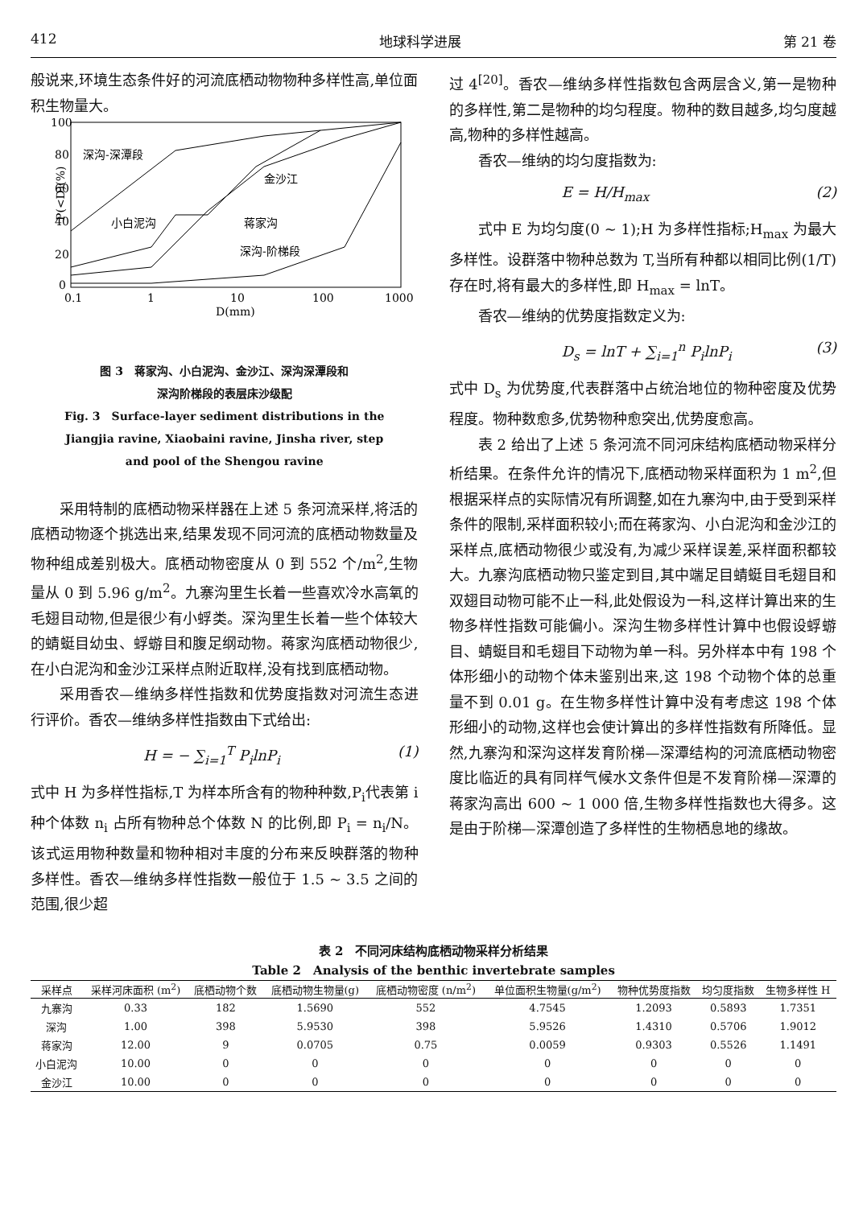412 地球科学进展 第 21 卷
般说来,环境生态条件好的河流底栖动物物种多样性高,单位面积生物量大。
100
80
60
40
20
0
0.1
1
10
100
1000
D(mm)
P(<D)(%)
深沟-深潭段
金沙江
小白泥沟
蒋家沟
深沟-阶梯段
图 3　蒋家沟、小白泥沟、金沙江、深沟深潭段和
深沟阶梯段的表层床沙级配
Fig. 3　Surface-layer sediment distributions in the
Jiangjia ravine, Xiaobaini ravine, Jinsha river, step
and pool of the Shengou ravine
采用特制的底栖动物采样器在上述 5 条河流采样,将活的底栖动物逐个挑选出来,结果发现不同河流的底栖动物数量及物种组成差别极大。底栖动物密度从 0 到 552 个/m<sup>2</sup>,生物量从 0 到 5.96 g/m<sup>2</sup>。九寨沟里生长着一些喜欢冷水高氧的毛翅目动物,但是很少有小蜉类。深沟里生长着一些个体较大的蜻蜓目幼虫、蜉蝣目和腹足纲动物。蒋家沟底栖动物很少,在小白泥沟和金沙江采样点附近取样,没有找到底栖动物。
采用香农—维纳多样性指数和优势度指数对河流生态进行评价。香农—维纳多样性指数由下式给出:
H = − ∑<sub>i=1</sub><sup>T</sup> P<sub>i</sub>lnP<sub>i</sub> (1)
式中 H 为多样性指标,T 为样本所含有的物种种数,P<sub>i</sub>代表第 i 种个体数 n<sub>i</sub> 占所有物种总个体数 N 的比例,即 P<sub>i</sub> = n<sub>i</sub>/N。该式运用物种数量和物种相对丰度的分布来反映群落的物种多样性。香农—维纳多样性指数一般位于 1.5 ~ 3.5 之间的范围,很少超
过 4<sup>[20]</sup>。香农—维纳多样性指数包含两层含义,第一是物种的多样性,第二是物种的均匀程度。物种的数目越多,均匀度越高,物种的多样性越高。
香农—维纳的均匀度指数为:
E = H/H<sub>max</sub> (2)
式中 E 为均匀度(0 ~ 1);H 为多样性指标;H<sub>max</sub> 为最大多样性。设群落中物种总数为 T,当所有种都以相同比例(1/T)存在时,将有最大的多样性,即 H<sub>max</sub> = lnT。
香农—维纳的优势度指数定义为:
D<sub>s</sub> = lnT + ∑<sub>i=1</sub><sup>n</sup> P<sub>i</sub>lnP<sub>i</sub> (3)
式中 D<sub>s</sub> 为优势度,代表群落中占统治地位的物种密度及优势程度。物种数愈多,优势物种愈突出,优势度愈高。
表 2 给出了上述 5 条河流不同河床结构底栖动物采样分析结果。在条件允许的情况下,底栖动物采样面积为 1 m<sup>2</sup>,但根据采样点的实际情况有所调整,如在九寨沟中,由于受到采样条件的限制,采样面积较小;而在蒋家沟、小白泥沟和金沙江的采样点,底栖动物很少或没有,为减少采样误差,采样面积都较大。九寨沟底栖动物只鉴定到目,其中端足目蜻蜓目毛翅目和双翅目动物可能不止一科,此处假设为一科,这样计算出来的生物多样性指数可能偏小。深沟生物多样性计算中也假设蜉蝣目、蜻蜓目和毛翅目下动物为单一科。另外样本中有 198 个体形细小的动物个体未鉴别出来,这 198 个动物个体的总重量不到 0.01 g。在生物多样性计算中没有考虑这 198 个体形细小的动物,这样也会使计算出的多样性指数有所降低。显然,九寨沟和深沟这样发育阶梯—深潭结构的河流底栖动物密度比临近的具有同样气候水文条件但是不发育阶梯—深潭的蒋家沟高出 600 ~ 1 000 倍,生物多样性指数也大得多。这是由于阶梯—深潭创造了多样性的生物栖息地的缘故。
表 2　不同河床结构底栖动物采样分析结果
Table 2　Analysis of the benthic invertebrate samples
| 采样点 | 采样河床面积 (m<sup>2</sup>) | 底栖动物个数 | 底栖动物生物量(g) | 底栖动物密度 (n/m<sup>2</sup>) | 单位面积生物量(g/m<sup>2</sup>) | 物种优势度指数 | 均匀度指数 | 生物多样性 H |
| --- | --- | --- | --- | --- | --- | --- | --- | --- |
| 九寨沟 | 0.33 | 182 | 1.5690 | 552 | 4.7545 | 1.2093 | 0.5893 | 1.7351 |
| 深沟 | 1.00 | 398 | 5.9530 | 398 | 5.9526 | 1.4310 | 0.5706 | 1.9012 |
| 蒋家沟 | 12.00 | 9 | 0.0705 | 0.75 | 0.0059 | 0.9303 | 0.5526 | 1.1491 |
| 小白泥沟 | 10.00 | 0 | 0 | 0 | 0 | 0 | 0 | 0 |
| 金沙江 | 10.00 | 0 | 0 | 0 | 0 | 0 | 0 | 0 |